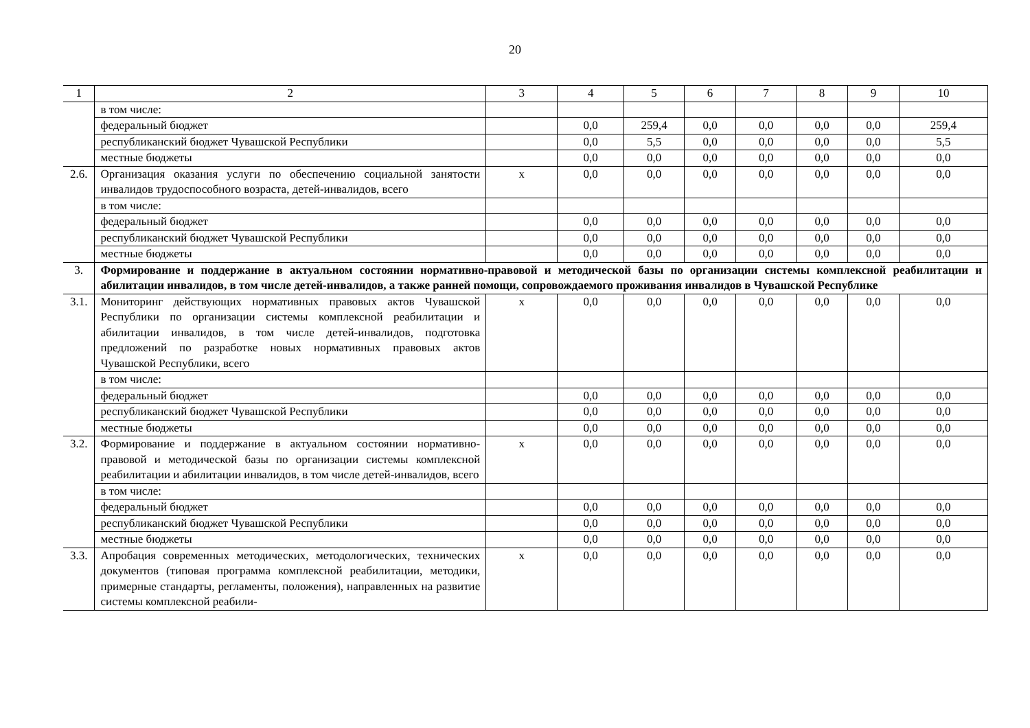20
| 1 | 2 | 3 | 4 | 5 | 6 | 7 | 8 | 9 | 10 |
| | в том числе: | | | | | | | | |
| | федеральный бюджет | | 0,0 | 259,4 | 0,0 | 0,0 | 0,0 | 0,0 | 259,4 |
| | республиканский бюджет Чувашской Республики | | 0,0 | 5,5 | 0,0 | 0,0 | 0,0 | 0,0 | 5,5 |
| | местные бюджеты | | 0,0 | 0,0 | 0,0 | 0,0 | 0,0 | 0,0 | 0,0 |
| 2.6. | Организация оказания услуги по обеспечению социальной занятости инвалидов трудоспособного возраста, детей-инвалидов, всего | х | 0,0 | 0,0 | 0,0 | 0,0 | 0,0 | 0,0 | 0,0 |
| | в том числе: | | | | | | | | |
| | федеральный бюджет | | 0,0 | 0,0 | 0,0 | 0,0 | 0,0 | 0,0 | 0,0 |
| | республиканский бюджет Чувашской Республики | | 0,0 | 0,0 | 0,0 | 0,0 | 0,0 | 0,0 | 0,0 |
| | местные бюджеты | | 0,0 | 0,0 | 0,0 | 0,0 | 0,0 | 0,0 | 0,0 |
| 3. | Формирование и поддержание в актуальном состоянии нормативно-правовой и методической базы по организации системы комплексной реабилитации и абилитации инвалидов, в том числе детей-инвалидов, а также ранней помощи, сопровождаемого проживания инвалидов в Чувашской Республике | | | | | | | | |
| 3.1. | Мониторинг действующих нормативных правовых актов Чувашской Республики по организации системы комплексной реабилитации и абилитации инвалидов, в том числе детей-инвалидов, подготовка предложений по разработке новых нормативных правовых актов Чувашской Республики, всего | х | 0,0 | 0,0 | 0,0 | 0,0 | 0,0 | 0,0 | 0,0 |
| | в том числе: | | | | | | | | |
| | федеральный бюджет | | 0,0 | 0,0 | 0,0 | 0,0 | 0,0 | 0,0 | 0,0 |
| | республиканский бюджет Чувашской Республики | | 0,0 | 0,0 | 0,0 | 0,0 | 0,0 | 0,0 | 0,0 |
| | местные бюджеты | | 0,0 | 0,0 | 0,0 | 0,0 | 0,0 | 0,0 | 0,0 |
| 3.2. | Формирование и поддержание в актуальном состоянии нормативно-правовой и методической базы по организации системы комплексной реабилитации и абилитации инвалидов, в том числе детей-инвалидов, всего | х | 0,0 | 0,0 | 0,0 | 0,0 | 0,0 | 0,0 | 0,0 |
| | в том числе: | | | | | | | | |
| | федеральный бюджет | | 0,0 | 0,0 | 0,0 | 0,0 | 0,0 | 0,0 | 0,0 |
| | республиканский бюджет Чувашской Республики | | 0,0 | 0,0 | 0,0 | 0,0 | 0,0 | 0,0 | 0,0 |
| | местные бюджеты | | 0,0 | 0,0 | 0,0 | 0,0 | 0,0 | 0,0 | 0,0 |
| 3.3. | Апробация современных методических, методологических, технических документов (типовая программа комплексной реабилитации, методики, примерные стандарты, регламенты, положения), направленных на развитие системы комплексной реабили- | х | 0,0 | 0,0 | 0,0 | 0,0 | 0,0 | 0,0 | 0,0 |